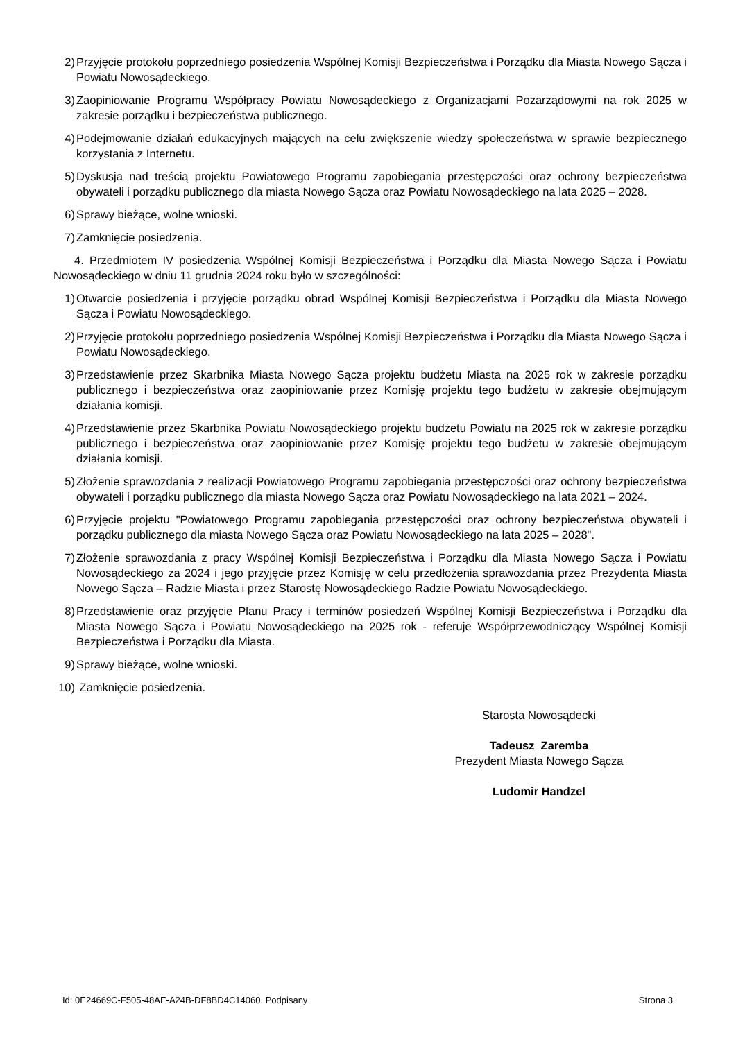2) Przyjęcie protokołu poprzedniego posiedzenia Wspólnej Komisji Bezpieczeństwa i Porządku dla Miasta Nowego Sącza i Powiatu Nowosądeckiego.
3) Zaopiniowanie Programu Współpracy Powiatu Nowosądeckiego z Organizacjami Pozarządowymi na rok 2025 w zakresie porządku i bezpieczeństwa publicznego.
4) Podejmowanie działań edukacyjnych mających na celu zwiększenie wiedzy społeczeństwa w sprawie bezpiecznego korzystania z Internetu.
5) Dyskusja nad treścią projektu Powiatowego Programu zapobiegania przestępczości oraz ochrony bezpieczeństwa obywateli i porządku publicznego dla miasta Nowego Sącza oraz Powiatu Nowosądeckiego na lata 2025 – 2028.
6) Sprawy bieżące, wolne wnioski.
7) Zamknięcie posiedzenia.
4. Przedmiotem IV posiedzenia Wspólnej Komisji Bezpieczeństwa i Porządku dla Miasta Nowego Sącza i Powiatu Nowosądeckiego w dniu 11 grudnia 2024 roku było w szczególności:
1) Otwarcie posiedzenia i przyjęcie porządku obrad Wspólnej Komisji Bezpieczeństwa i Porządku dla Miasta Nowego Sącza i Powiatu Nowosądeckiego.
2) Przyjęcie protokołu poprzedniego posiedzenia Wspólnej Komisji Bezpieczeństwa i Porządku dla Miasta Nowego Sącza i Powiatu Nowosądeckiego.
3) Przedstawienie przez Skarbnika Miasta Nowego Sącza projektu budżetu Miasta na 2025 rok w zakresie porządku publicznego i bezpieczeństwa oraz zaopiniowanie przez Komisję projektu tego budżetu w zakresie obejmującym działania komisji.
4) Przedstawienie przez Skarbnika Powiatu Nowosądeckiego projektu budżetu Powiatu na 2025 rok w zakresie porządku publicznego i bezpieczeństwa oraz zaopiniowanie przez Komisję projektu tego budżetu w zakresie obejmującym działania komisji.
5) Złożenie sprawozdania z realizacji Powiatowego Programu zapobiegania przestępczości oraz ochrony bezpieczeństwa obywateli i porządku publicznego dla miasta Nowego Sącza oraz Powiatu Nowosądeckiego na lata 2021 – 2024.
6) Przyjęcie projektu "Powiatowego Programu zapobiegania przestępczości oraz ochrony bezpieczeństwa obywateli i porządku publicznego dla miasta Nowego Sącza oraz Powiatu Nowosądeckiego na lata 2025 – 2028".
7) Złożenie sprawozdania z pracy Wspólnej Komisji Bezpieczeństwa i Porządku dla Miasta Nowego Sącza i Powiatu Nowosądeckiego za 2024 i jego przyjęcie przez Komisję w celu przedłożenia sprawozdania przez Prezydenta Miasta Nowego Sącza – Radzie Miasta i przez Starostę Nowosądeckiego Radzie Powiatu Nowosądeckiego.
8) Przedstawienie oraz przyjęcie Planu Pracy i terminów posiedzeń Wspólnej Komisji Bezpieczeństwa i Porządku dla Miasta Nowego Sącza i Powiatu Nowosądeckiego na 2025 rok - referuje Współprzewodniczący Wspólnej Komisji Bezpieczeństwa i Porządku dla Miasta.
9) Sprawy bieżące, wolne wnioski.
10) Zamknięcie posiedzenia.
Starosta Nowosądecki
Tadeusz Zaremba
Prezydent Miasta Nowego Sącza
Ludomir Handzel
Id: 0E24669C-F505-48AE-A24B-DF8BD4C14060. Podpisany Strona 3